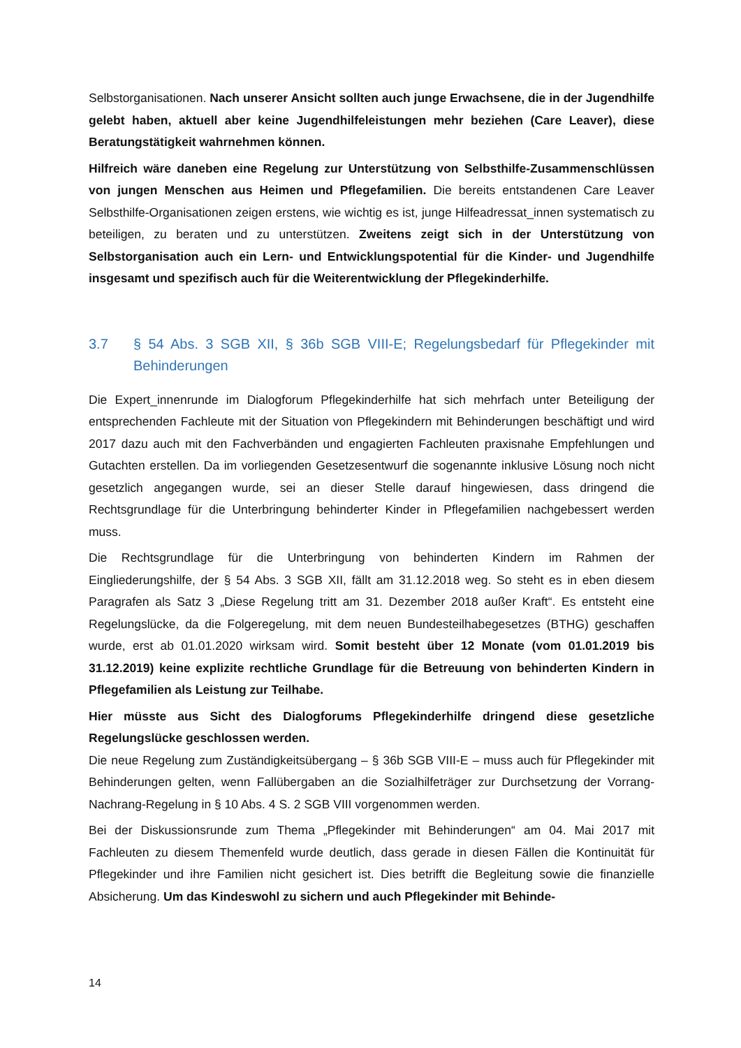Selbstorganisationen. Nach unserer Ansicht sollten auch junge Erwachsene, die in der Jugendhilfe gelebt haben, aktuell aber keine Jugendhilfeleistungen mehr beziehen (Care Leaver), diese Beratungstätigkeit wahrnehmen können.
Hilfreich wäre daneben eine Regelung zur Unterstützung von Selbsthilfe-Zusammenschlüssen von jungen Menschen aus Heimen und Pflegefamilien. Die bereits entstandenen Care Leaver Selbsthilfe-Organisationen zeigen erstens, wie wichtig es ist, junge Hilfeadressat_innen systematisch zu beteiligen, zu beraten und zu unterstützen. Zweitens zeigt sich in der Unterstützung von Selbstorganisation auch ein Lern- und Entwicklungspotential für die Kinder- und Jugendhilfe insgesamt und spezifisch auch für die Weiterentwicklung der Pflegekinderhilfe.
3.7 § 54 Abs. 3 SGB XII, § 36b SGB VIII-E; Regelungsbedarf für Pflegekinder mit Behinderungen
Die Expert_innenrunde im Dialogforum Pflegekinderhilfe hat sich mehrfach unter Beteiligung der entsprechenden Fachleute mit der Situation von Pflegekindern mit Behinderungen beschäftigt und wird 2017 dazu auch mit den Fachverbänden und engagierten Fachleuten praxisnahe Empfehlungen und Gutachten erstellen. Da im vorliegenden Gesetzesentwurf die sogenannte inklusive Lösung noch nicht gesetzlich angegangen wurde, sei an dieser Stelle darauf hingewiesen, dass dringend die Rechtsgrundlage für die Unterbringung behinderter Kinder in Pflegefamilien nachgebessert werden muss.
Die Rechtsgrundlage für die Unterbringung von behinderten Kindern im Rahmen der Eingliederungshilfe, der § 54 Abs. 3 SGB XII, fällt am 31.12.2018 weg. So steht es in eben diesem Paragrafen als Satz 3 „Diese Regelung tritt am 31. Dezember 2018 außer Kraft“. Es entsteht eine Regelungslücke, da die Folgeregelung, mit dem neuen Bundesteilhabegesetzes (BTHG) geschaffen wurde, erst ab 01.01.2020 wirksam wird. Somit besteht über 12 Monate (vom 01.01.2019 bis 31.12.2019) keine explizite rechtliche Grundlage für die Betreuung von behinderten Kindern in Pflegefamilien als Leistung zur Teilhabe.
Hier müsste aus Sicht des Dialogforums Pflegekinderhilfe dringend diese gesetzliche Regelungslücke geschlossen werden.
Die neue Regelung zum Zuständigkeitsübergang – § 36b SGB VIII-E – muss auch für Pflegekinder mit Behinderungen gelten, wenn Fallübergaben an die Sozialhilfeträger zur Durchsetzung der Vorrang-Nachrang-Regelung in § 10 Abs. 4 S. 2 SGB VIII vorgenommen werden.
Bei der Diskussionsrunde zum Thema „Pflegekinder mit Behinderungen“ am 04. Mai 2017 mit Fachleuten zu diesem Themenfeld wurde deutlich, dass gerade in diesen Fällen die Kontinuität für Pflegekinder und ihre Familien nicht gesichert ist. Dies betrifft die Begleitung sowie die finanzielle Absicherung. Um das Kindeswohl zu sichern und auch Pflegekinder mit Behinde-
14